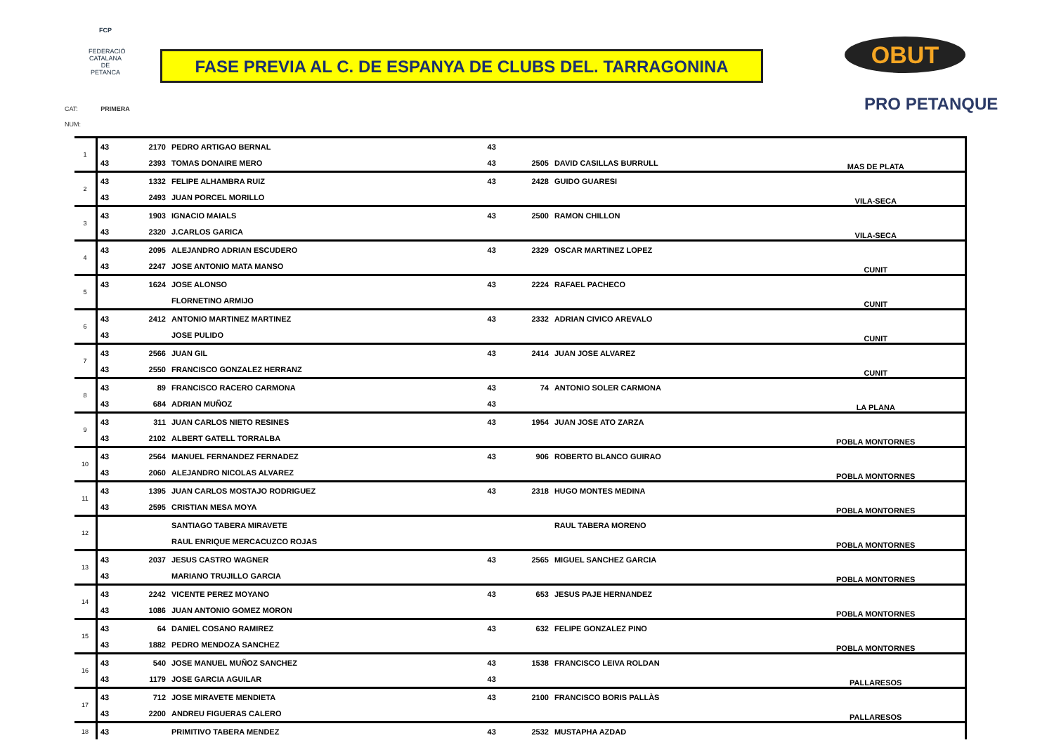FCP
FEDERACIÓ CATALANA DE PETANCA
FASE PREVIA AL C. DE ESPANYA DE CLUBS DEL. TARRAGONINA OBUT
PRO PETANQUE
CAT: PRIMERA
NUM:
| 1 | 43 | 2170 | PEDRO ARTIGAO BERNAL | 43 | | | MAS DE PLATA |
| | 43 | 2393 | TOMAS DONAIRE MERO | 43 | 2505 | DAVID CASILLAS BURRULL | |
| 2 | 43 | 1332 | FELIPE ALHAMBRA RUIZ | 43 | 2428 | GUIDO GUARESI | VILA-SECA |
| | 43 | 2493 | JUAN PORCEL MORILLO | | | | |
| 3 | 43 | 1903 | IGNACIO MAIALS | 43 | 2500 | RAMON CHILLON | VILA-SECA |
| | 43 | 2320 | J.CARLOS GARICA | | | | |
| 4 | 43 | 2095 | ALEJANDRO ADRIAN ESCUDERO | 43 | 2329 | OSCAR MARTINEZ LOPEZ | CUNIT |
| | 43 | 2247 | JOSE ANTONIO MATA MANSO | | | | |
| 5 | 43 | 1624 | JOSE ALONSO | 43 | 2224 | RAFAEL PACHECO | CUNIT |
| | | | FLORNETINO ARMIJO | | | | |
| 6 | 43 | 2412 | ANTONIO MARTINEZ MARTINEZ | 43 | 2332 | ADRIAN CIVICO AREVALO | CUNIT |
| | 43 | | JOSE PULIDO | | | | |
| 7 | 43 | 2566 | JUAN GIL | 43 | 2414 | JUAN JOSE ALVAREZ | CUNIT |
| | 43 | 2550 | FRANCISCO GONZALEZ HERRANZ | | | | |
| 8 | 43 | 89 | FRANCISCO RACERO CARMONA | 43 | 74 | ANTONIO SOLER CARMONA | LA PLANA |
| | 43 | 684 | ADRIAN MUÑOZ | 43 | | | |
| 9 | 43 | 311 | JUAN CARLOS NIETO RESINES | 43 | 1954 | JUAN JOSE ATO ZARZA | POBLA MONTORNES |
| | 43 | 2102 | ALBERT GATELL TORRALBA | | | | |
| 10 | 43 | 2564 | MANUEL FERNANDEZ FERNADEZ | 43 | 906 | ROBERTO BLANCO GUIRAO | POBLA MONTORNES |
| | 43 | 2060 | ALEJANDRO NICOLAS ALVAREZ | | | | |
| 11 | 43 | 1395 | JUAN CARLOS MOSTAJO RODRIGUEZ | 43 | 2318 | HUGO MONTES MEDINA | POBLA MONTORNES |
| | 43 | 2595 | CRISTIAN MESA MOYA | | | | |
| 12 | | | SANTIAGO TABERA MIRAVETE | | | RAUL TABERA MORENO | POBLA MONTORNES |
| | | | RAUL ENRIQUE MERCACUZCO ROJAS | | | | |
| 13 | 43 | 2037 | JESUS CASTRO WAGNER | 43 | 2565 | MIGUEL SANCHEZ GARCIA | POBLA MONTORNES |
| | 43 | | MARIANO TRUJILLO GARCIA | | | | |
| 14 | 43 | 2242 | VICENTE PEREZ MOYANO | 43 | 653 | JESUS PAJE HERNANDEZ | POBLA MONTORNES |
| | 43 | 1086 | JUAN ANTONIO GOMEZ MORON | | | | |
| 15 | 43 | 64 | DANIEL COSANO RAMIREZ | 43 | 632 | FELIPE GONZALEZ PINO | POBLA MONTORNES |
| | 43 | 1882 | PEDRO MENDOZA SANCHEZ | | | | |
| 16 | 43 | 540 | JOSE MANUEL MUÑOZ SANCHEZ | 43 | 1538 | FRANCISCO LEIVA ROLDAN | PALLARESOS |
| | 43 | 1179 | JOSE GARCIA AGUILAR | 43 | | | |
| 17 | 43 | 712 | JOSE MIRAVETE MENDIETA | 43 | 2100 | FRANCISCO BORIS PALLÀS | PALLARESOS |
| | 43 | 2200 | ANDREU FIGUERAS CALERO | | | | |
| 18 | 43 | | PRIMITIVO TABERA MENDEZ | 43 | 2532 | MUSTAPHA AZDAD | |